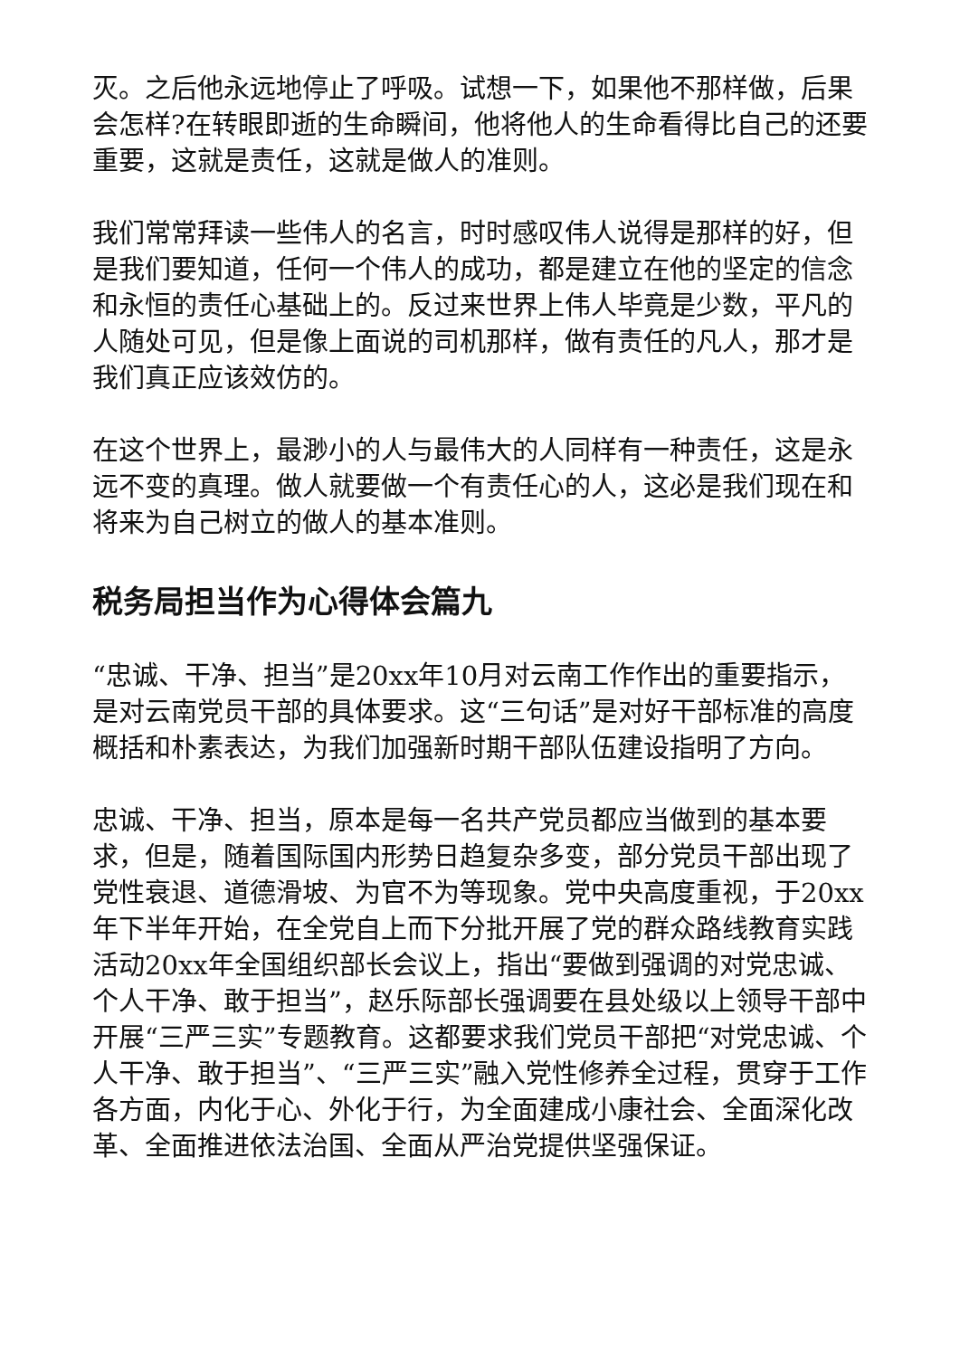灭。之后他永远地停止了呼吸。试想一下，如果他不那样做，后果会怎样?在转眼即逝的生命瞬间，他将他人的生命看得比自己的还要重要，这就是责任，这就是做人的准则。
我们常常拜读一些伟人的名言，时时感叹伟人说得是那样的好，但是我们要知道，任何一个伟人的成功，都是建立在他的坚定的信念和永恒的责任心基础上的。反过来世界上伟人毕竟是少数，平凡的人随处可见，但是像上面说的司机那样，做有责任的凡人，那才是我们真正应该效仿的。
在这个世界上，最渺小的人与最伟大的人同样有一种责任，这是永远不变的真理。做人就要做一个有责任心的人，这必是我们现在和将来为自己树立的做人的基本准则。
税务局担当作为心得体会篇九
“忠诚、干净、担当”是20xx年10月对云南工作作出的重要指示，是对云南党员干部的具体要求。这“三句话”是对好干部标准的高度概括和朴素表达，为我们加强新时期干部队伍建设指明了方向。
忠诚、干净、担当，原本是每一名共产党员都应当做到的基本要求，但是，随着国际国内形势日趋复杂多变，部分党员干部出现了党性衰退、道德滑坡、为官不为等现象。党中央高度重视，于20xx年下半年开始，在全党自上而下分批开展了党的群众路线教育实践活动20xx年全国组织部长会议上，指出“要做到强调的对党忠诚、个人干净、敢于担当”，赵乐际部长强调要在县处级以上领导干部中开展“三严三实”专题教育。这都要求我们党员干部把“对党忠诚、个人干净、敢于担当”、“三严三实”融入党性修养全过程，贯穿于工作各方面，内化于心、外化于行，为全面建成小康社会、全面深化改革、全面推进依法治国、全面从严治党提供坚强保证。